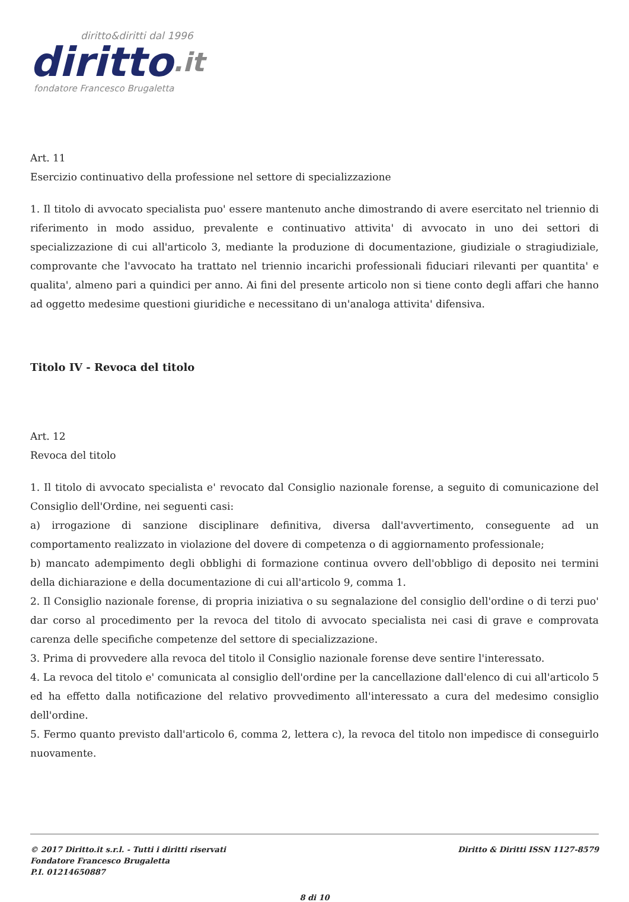diritto&diritti dal 1996
diritto.it
fondatore Francesco Brugaletta
Art. 11
Esercizio continuativo della professione nel settore di specializzazione
1. Il titolo di avvocato specialista puo' essere mantenuto anche dimostrando di avere esercitato nel triennio di riferimento in modo assiduo, prevalente e continuativo attivita' di avvocato in uno dei settori di specializzazione di cui all'articolo 3, mediante la produzione di documentazione, giudiziale o stragiudiziale, comprovante che l'avvocato ha trattato nel triennio incarichi professionali fiduciari rilevanti per quantita' e qualita', almeno pari a quindici per anno. Ai fini del presente articolo non si tiene conto degli affari che hanno ad oggetto medesime questioni giuridiche e necessitano di un'analoga attivita' difensiva.
Titolo IV - Revoca del titolo
Art. 12
Revoca del titolo
1. Il titolo di avvocato specialista e' revocato dal Consiglio nazionale forense, a seguito di comunicazione del Consiglio dell'Ordine, nei seguenti casi:
a) irrogazione di sanzione disciplinare definitiva, diversa dall'avvertimento, conseguente ad un comportamento realizzato in violazione del dovere di competenza o di aggiornamento professionale;
b) mancato adempimento degli obblighi di formazione continua ovvero dell'obbligo di deposito nei termini della dichiarazione e della documentazione di cui all'articolo 9, comma 1.
2. Il Consiglio nazionale forense, di propria iniziativa o su segnalazione del consiglio dell'ordine o di terzi puo' dar corso al procedimento per la revoca del titolo di avvocato specialista nei casi di grave e comprovata carenza delle specifiche competenze del settore di specializzazione.
3. Prima di provvedere alla revoca del titolo il Consiglio nazionale forense deve sentire l'interessato.
4. La revoca del titolo e' comunicata al consiglio dell'ordine per la cancellazione dall'elenco di cui all'articolo 5 ed ha effetto dalla notificazione del relativo provvedimento all'interessato a cura del medesimo consiglio dell'ordine.
5. Fermo quanto previsto dall'articolo 6, comma 2, lettera c), la revoca del titolo non impedisce di conseguirlo nuovamente.
© 2017 Diritto.it s.r.l. - Tutti i diritti riservati
Fondatore Francesco Brugaletta
P.I. 01214650887
Diritto & Diritti ISSN 1127-8579
8 di 10